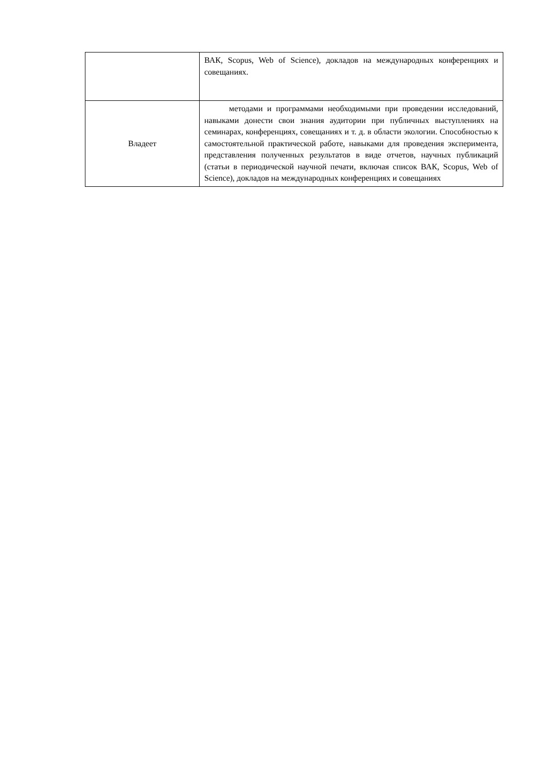| | ВАК, Scopus, Web of Science), докладов на международных конференциях и совещаниях. |
| Владеет | методами и программами необходимыми при проведении исследований, навыками донести свои знания аудитории при публичных выступлениях на семинарах, конференциях, совещаниях и т. д. в области экологии. Способностью к самостоятельной практической работе, навыками для проведения эксперимента, представления полученных результатов в виде отчетов, научных публикаций (статьи в периодической научной печати, включая список ВАК, Scopus, Web of Science), докладов на международных конференциях и совещаниях |